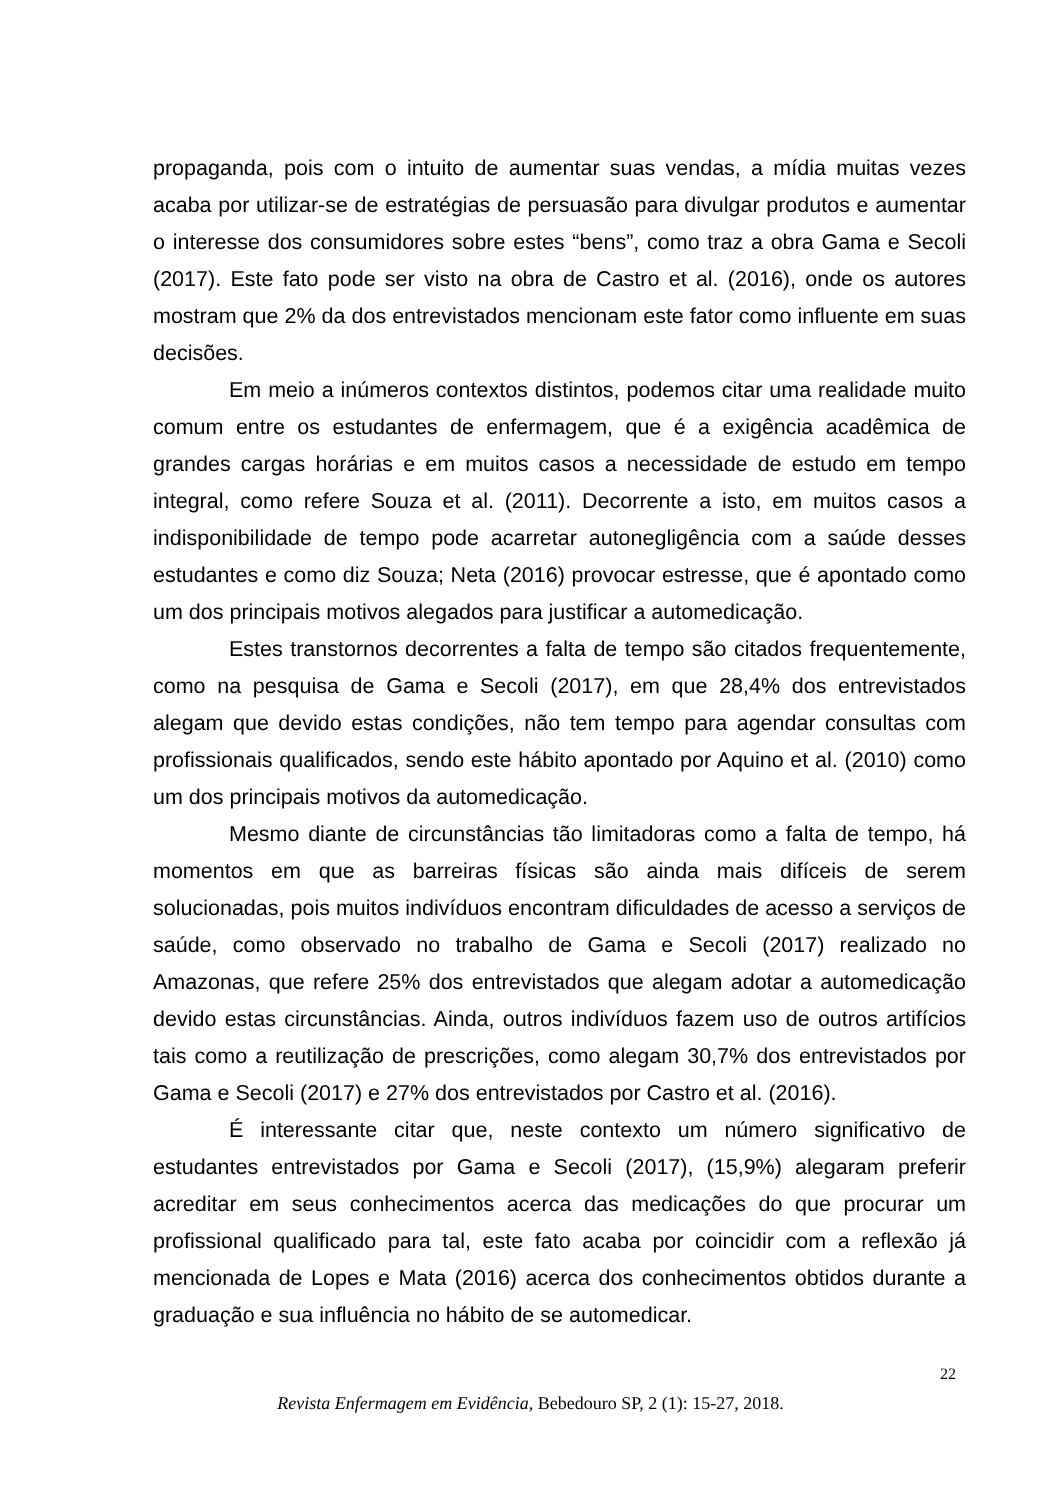propaganda, pois com o intuito de aumentar suas vendas, a mídia muitas vezes acaba por utilizar-se de estratégias de persuasão para divulgar produtos e aumentar o interesse dos consumidores sobre estes “bens”, como traz a obra Gama e Secoli (2017). Este fato pode ser visto na obra de Castro et al. (2016), onde os autores mostram que 2% da dos entrevistados mencionam este fator como influente em suas decisões.
Em meio a inúmeros contextos distintos, podemos citar uma realidade muito comum entre os estudantes de enfermagem, que é a exigência acadêmica de grandes cargas horárias e em muitos casos a necessidade de estudo em tempo integral, como refere Souza et al. (2011). Decorrente a isto, em muitos casos a indisponibilidade de tempo pode acarretar autonegligência com a saúde desses estudantes e como diz Souza; Neta (2016) provocar estresse, que é apontado como um dos principais motivos alegados para justificar a automedicação.
Estes transtornos decorrentes a falta de tempo são citados frequentemente, como na pesquisa de Gama e Secoli (2017), em que 28,4% dos entrevistados alegam que devido estas condições, não tem tempo para agendar consultas com profissionais qualificados, sendo este hábito apontado por Aquino et al. (2010) como um dos principais motivos da automedicação.
Mesmo diante de circunstâncias tão limitadoras como a falta de tempo, há momentos em que as barreiras físicas são ainda mais difíceis de serem solucionadas, pois muitos indivíduos encontram dificuldades de acesso a serviços de saúde, como observado no trabalho de Gama e Secoli (2017) realizado no Amazonas, que refere 25% dos entrevistados que alegam adotar a automedicação devido estas circunstâncias. Ainda, outros indivíduos fazem uso de outros artifícios tais como a reutilização de prescrições, como alegam 30,7% dos entrevistados por Gama e Secoli (2017) e 27% dos entrevistados por Castro et al. (2016).
É interessante citar que, neste contexto um número significativo de estudantes entrevistados por Gama e Secoli (2017), (15,9%) alegaram preferir acreditar em seus conhecimentos acerca das medicações do que procurar um profissional qualificado para tal, este fato acaba por coincidir com a reflexão já mencionada de Lopes e Mata (2016) acerca dos conhecimentos obtidos durante a graduação e sua influência no hábito de se automedicar.
22
Revista Enfermagem em Evidência, Bebedouro SP, 2 (1): 15-27, 2018.